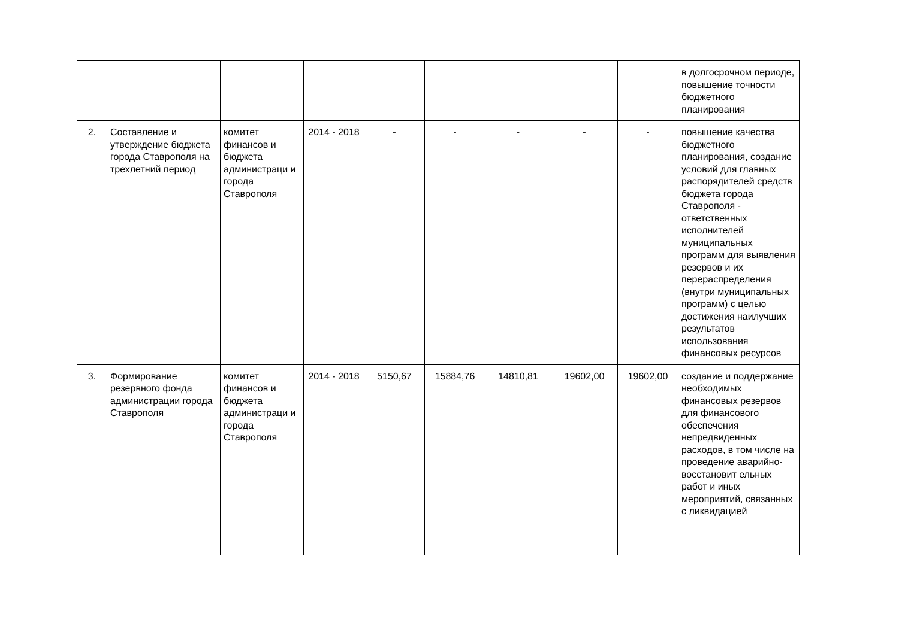| | | | | | | | | | в долгосрочном периоде, повышение точности бюджетного планирования |
| 2. | Составление и утверждение бюджета города Ставрополя на трехлетний период | комитет финансов и бюджета администраци и города Ставрополя | 2014 - 2018 | - | - | - | - | - | повышение качества бюджетного планирования, создание условий для главных распорядителей средств бюджета города Ставрополя - ответственных исполнителей муниципальных программ для выявления резервов и их перераспределения (внутри муниципальных программ) с целью достижения наилучших результатов использования финансовых ресурсов |
| 3. | Формирование резервного фонда администрации города Ставрополя | комитет финансов и бюджета администраци и города Ставрополя | 2014 - 2018 | 5150,67 | 15884,76 | 14810,81 | 19602,00 | 19602,00 | создание и поддержание необходимых финансовых резервов для финансового обеспечения непредвиденных расходов, в том числе на проведение аварийно-восстановит ельных работ и иных мероприятий, связанных с ликвидацией |